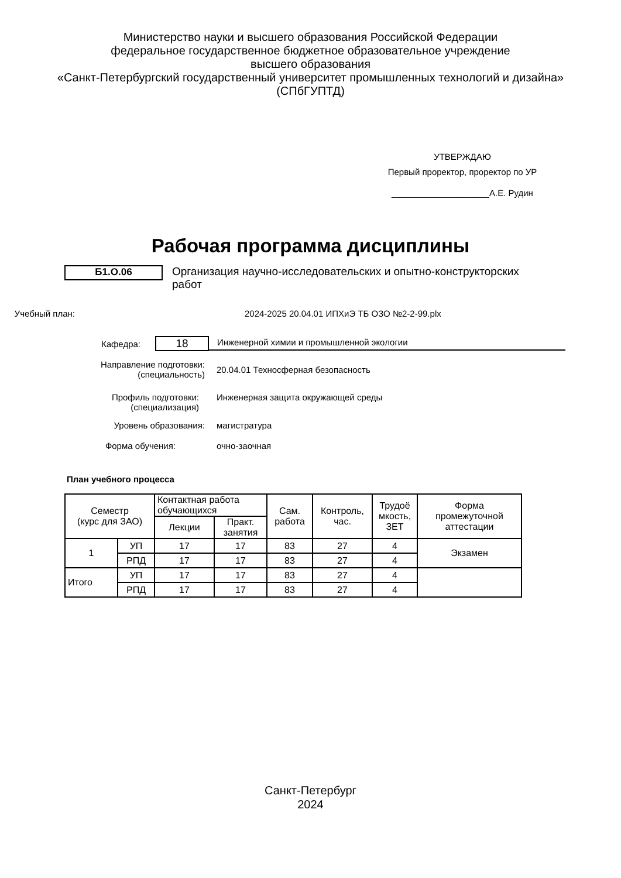Министерство науки и высшего образования Российской Федерации
федеральное государственное бюджетное образовательное учреждение
высшего образования
«Санкт-Петербургский государственный университет промышленных технологий и дизайна»
(СПбГУПТД)
УТВЕРЖДАЮ
Первый проректор, проректор по УР
____________________А.Е. Рудин
Рабочая программа дисциплины
Б1.О.06
Организация научно-исследовательских и опытно-конструкторских работ
Учебный план: 2024-2025 20.04.01 ИПХиЭ ТБ ОЗО №2-2-99.plx
Кафедра:
18
Инженерной химии и промышленной экологии
Направление подготовки:
(специальность)
20.04.01 Техносферная безопасность
Профиль подготовки:
(специализация)
Инженерная защита окружающей среды
Уровень образования: магистратура
Форма обучения: очно-заочная
План учебного процесса
| Семестр (курс для ЗАО) | | Контактная работа обучающихся | | Сам. работа | Контроль, час. | Трудоё мкость, ЗЕТ | Форма промежуточной аттестации |
| --- | --- | --- | --- | --- | --- | --- | --- |
| | | Лекции | Практ. занятия | | | | |
| 1 | УП | 17 | 17 | 83 | 27 | 4 | Экзамен |
| | РПД | 17 | 17 | 83 | 27 | 4 | |
| Итого | УП | 17 | 17 | 83 | 27 | 4 | |
| | РПД | 17 | 17 | 83 | 27 | 4 | |
Санкт-Петербург
2024